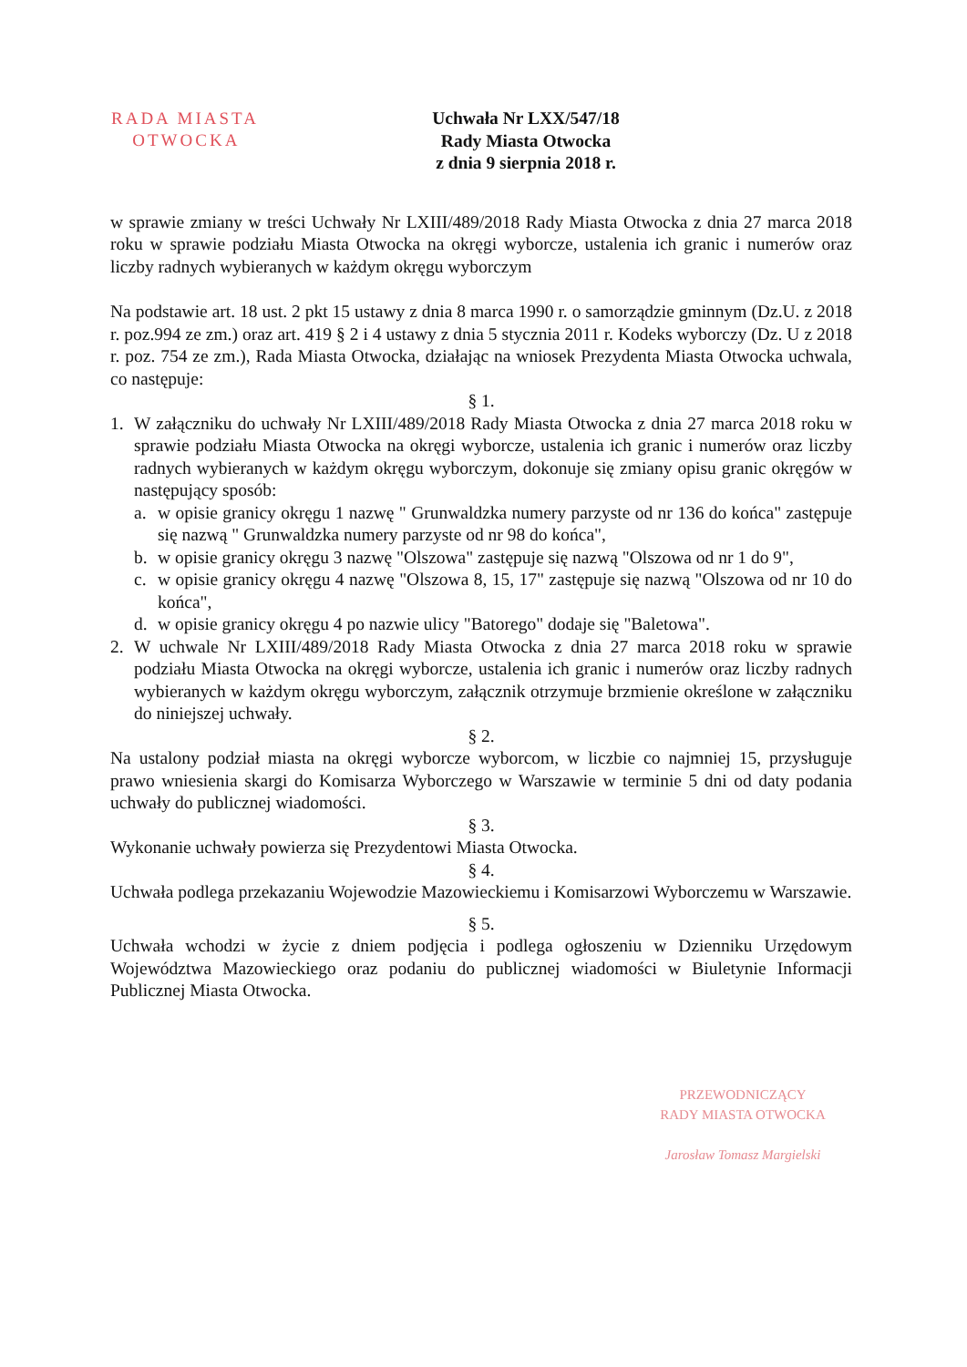RADA MIASTA
OTWOCKA
Uchwała Nr LXX/547/18
Rady Miasta Otwocka
z dnia 9 sierpnia 2018 r.
w sprawie zmiany w treści Uchwały Nr LXIII/489/2018 Rady Miasta Otwocka z dnia 27 marca 2018 roku w sprawie podziału Miasta Otwocka na okręgi wyborcze, ustalenia ich granic i numerów oraz liczby radnych wybieranych w każdym okręgu wyborczym
Na podstawie art. 18 ust. 2 pkt 15 ustawy z dnia 8 marca 1990 r. o samorządzie gminnym (Dz.U. z 2018 r. poz.994 ze zm.) oraz art. 419 § 2 i 4 ustawy z dnia 5 stycznia 2011 r. Kodeks wyborczy (Dz. U z 2018 r. poz. 754 ze zm.), Rada Miasta Otwocka, działając na wniosek Prezydenta Miasta Otwocka uchwala, co następuje:
§ 1.
1. W załączniku do uchwały Nr LXIII/489/2018 Rady Miasta Otwocka z dnia 27 marca 2018 roku w sprawie podziału Miasta Otwocka na okręgi wyborcze, ustalenia ich granic i numerów oraz liczby radnych wybieranych w każdym okręgu wyborczym, dokonuje się zmiany opisu granic okręgów w następujący sposób:
a. w opisie granicy okręgu 1 nazwę " Grunwaldzka numery parzyste od nr 136 do końca" zastępuje się nazwą " Grunwaldzka numery parzyste od nr 98 do końca",
b. w opisie granicy okręgu 3 nazwę "Olszowa" zastępuje się nazwą "Olszowa od nr 1 do 9",
c. w opisie granicy okręgu 4 nazwę "Olszowa 8, 15, 17" zastępuje się nazwą "Olszowa od nr 10 do końca",
d. w opisie granicy okręgu 4 po nazwie ulicy "Batorego" dodaje się "Baletowa".
2. W uchwale Nr LXIII/489/2018 Rady Miasta Otwocka z dnia 27 marca 2018 roku w sprawie podziału Miasta Otwocka na okręgi wyborcze, ustalenia ich granic i numerów oraz liczby radnych wybieranych w każdym okręgu wyborczym, załącznik otrzymuje brzmienie określone w załączniku do niniejszej uchwały.
§ 2.
Na ustalony podział miasta na okręgi wyborcze wyborcom, w liczbie co najmniej 15, przysługuje prawo wniesienia skargi do Komisarza Wyborczego w Warszawie w terminie 5 dni od daty podania uchwały do publicznej wiadomości.
§ 3.
Wykonanie uchwały powierza się Prezydentowi Miasta Otwocka.
§ 4.
Uchwała podlega przekazaniu Wojewodzie Mazowieckiemu i Komisarzowi Wyborczemu w Warszawie.
§ 5.
Uchwała wchodzi w życie z dniem podjęcia i podlega ogłoszeniu w Dzienniku Urzędowym Województwa Mazowieckiego oraz podaniu do publicznej wiadomości w Biuletynie Informacji Publicznej Miasta Otwocka.
PRZEWODNICZĄCY
RADY MIASTA OTWOCKA
Jarosław Tomasz Margielski